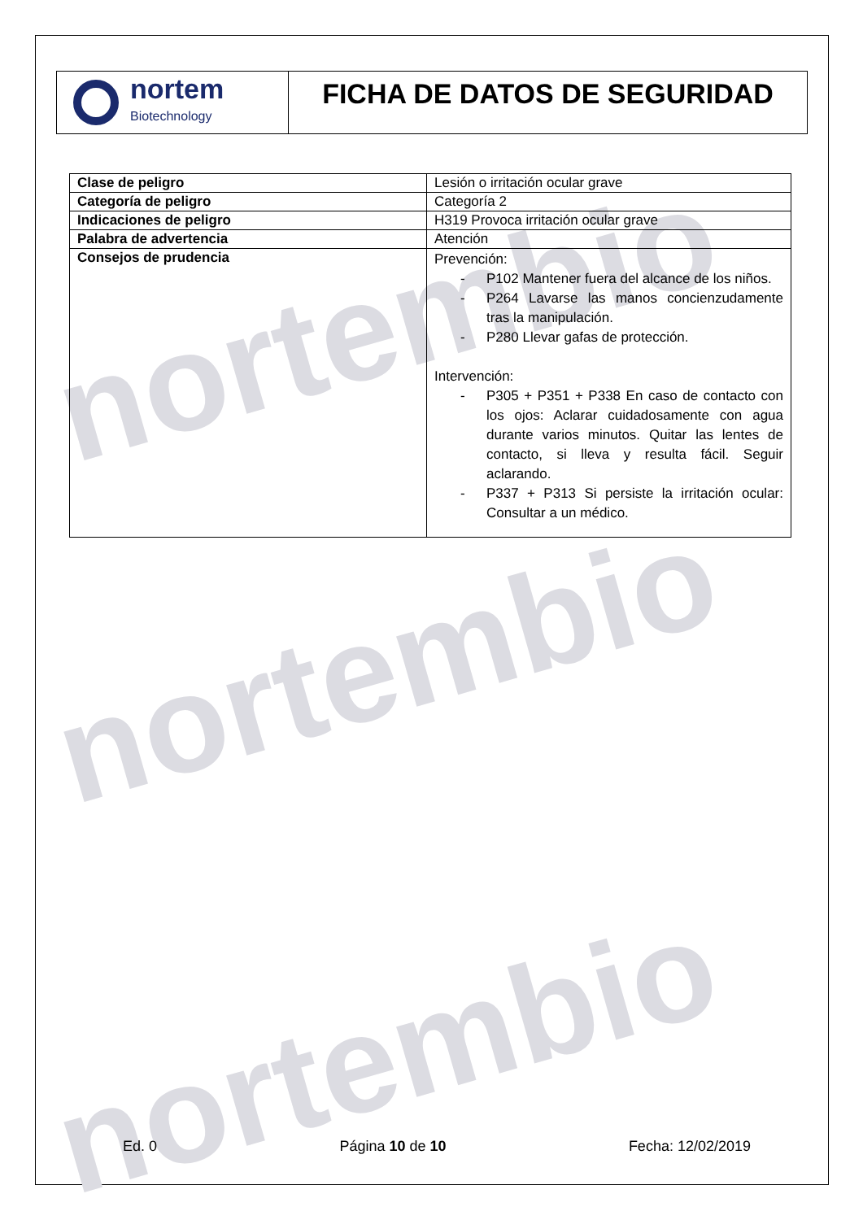nortembio
nortembio
nortembio
nortem
Biotechnology
FICHA DE DATOS DE SEGURIDAD
| Clase de peligro | Lesión o irritación ocular grave |
| Categoría de peligro | Categoría 2 |
| Indicaciones de peligro | H319 Provoca irritación ocular grave |
| Palabra de advertencia | Atención |
| Consejos de prudencia | Prevención: - P102 Mantener fuera del alcance de los niños. - P264 Lavarse las manos concienzudamente tras la manipulación. - P280 Llevar gafas de protección. Intervención: - P305 + P351 + P338 En caso de contacto con los ojos: Aclarar cuidadosamente con agua durante varios minutos. Quitar las lentes de contacto, si lleva y resulta fácil. Seguir aclarando. - P337 + P313 Si persiste la irritación ocular: Consultar a un médico. |
Ed. 0 Página 10 de 10 Fecha: 12/02/2019